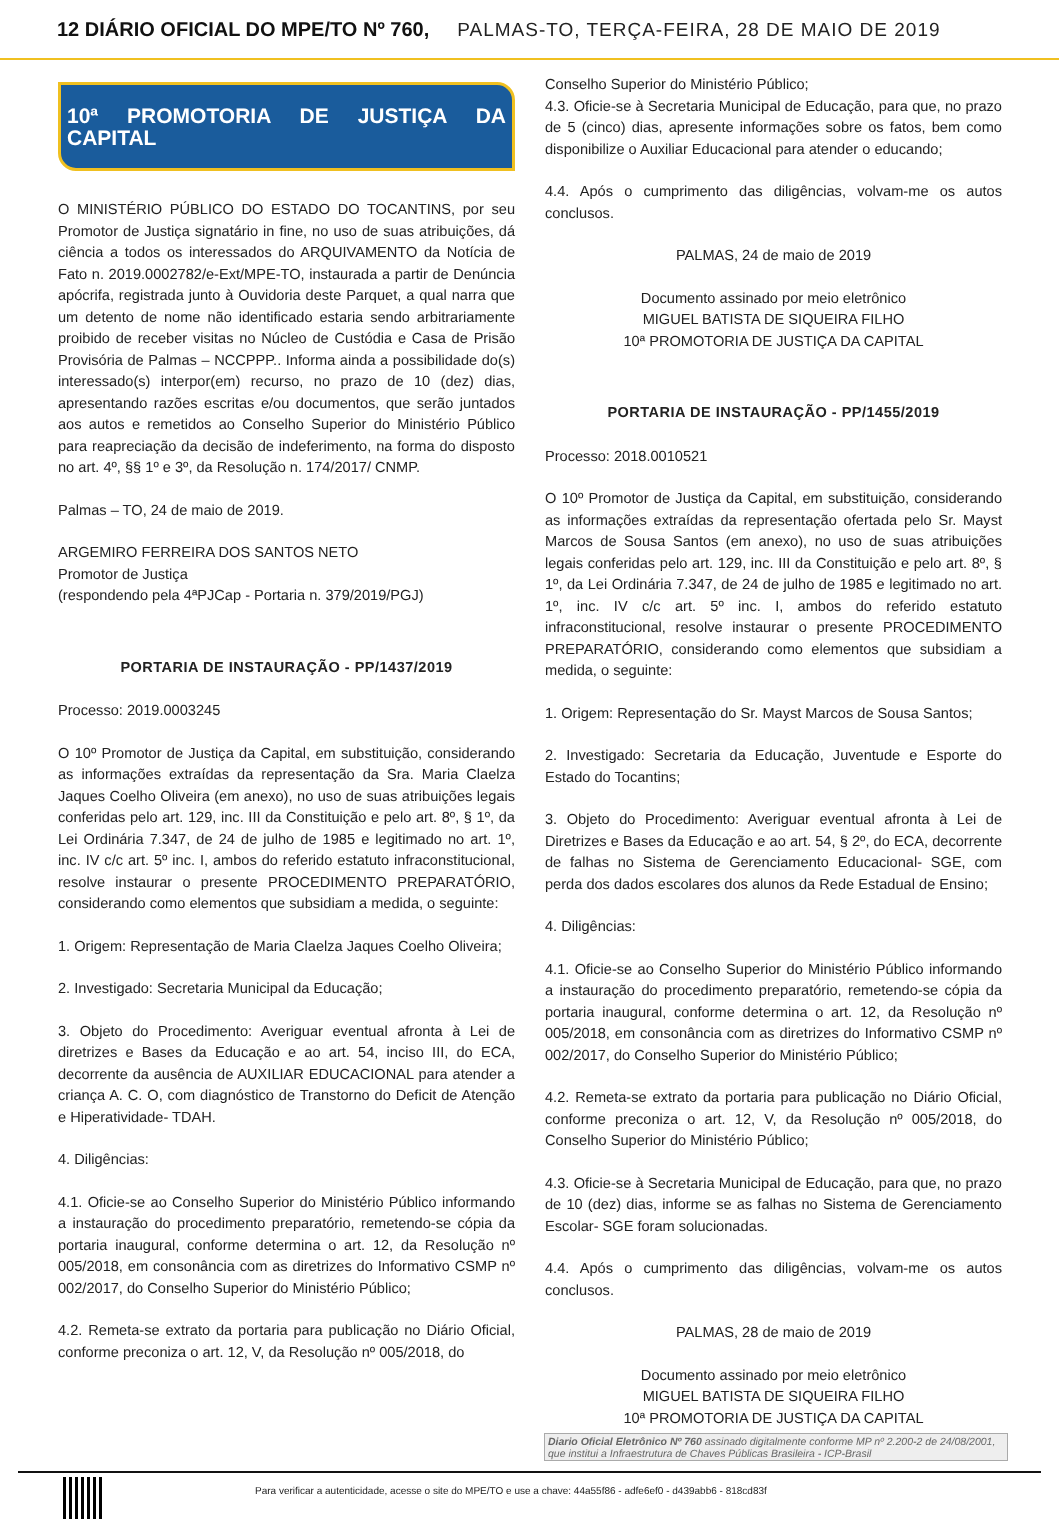12 DIÁRIO OFICIAL DO MPE/TO Nº 760, PALMAS-TO, TERÇA-FEIRA, 28 DE MAIO DE 2019
10ª PROMOTORIA DE JUSTIÇA DA CAPITAL
O MINISTÉRIO PÚBLICO DO ESTADO DO TOCANTINS, por seu Promotor de Justiça signatário in fine, no uso de suas atribuições, dá ciência a todos os interessados do ARQUIVAMENTO da Notícia de Fato n. 2019.0002782/e-Ext/MPE-TO, instaurada a partir de Denúncia apócrifa, registrada junto à Ouvidoria deste Parquet, a qual narra que um detento de nome não identificado estaria sendo arbitrariamente proibido de receber visitas no Núcleo de Custódia e Casa de Prisão Provisória de Palmas – NCCPPP.. Informa ainda a possibilidade do(s) interessado(s) interpor(em) recurso, no prazo de 10 (dez) dias, apresentando razões escritas e/ou documentos, que serão juntados aos autos e remetidos ao Conselho Superior do Ministério Público para reapreciação da decisão de indeferimento, na forma do disposto no art. 4º, §§ 1º e 3º, da Resolução n. 174/2017/ CNMP.
Palmas – TO, 24 de maio de 2019.
ARGEMIRO FERREIRA DOS SANTOS NETO
Promotor de Justiça
(respondendo pela 4ªPJCap - Portaria n. 379/2019/PGJ)
PORTARIA DE INSTAURAÇÃO - PP/1437/2019
Processo: 2019.0003245
O 10º Promotor de Justiça da Capital, em substituição, considerando as informações extraídas da representação da Sra. Maria Claelza Jaques Coelho Oliveira (em anexo), no uso de suas atribuições legais conferidas pelo art. 129, inc. III da Constituição e pelo art. 8º, § 1º, da Lei Ordinária 7.347, de 24 de julho de 1985 e legitimado no art. 1º, inc. IV c/c art. 5º inc. I, ambos do referido estatuto infraconstitucional, resolve instaurar o presente PROCEDIMENTO PREPARATÓRIO, considerando como elementos que subsidiam a medida, o seguinte:
1. Origem: Representação de Maria Claelza Jaques Coelho Oliveira;
2. Investigado: Secretaria Municipal da Educação;
3. Objeto do Procedimento: Averiguar eventual afronta à Lei de diretrizes e Bases da Educação e ao art. 54, inciso III, do ECA, decorrente da ausência de AUXILIAR EDUCACIONAL para atender a criança A. C. O, com diagnóstico de Transtorno do Deficit de Atenção e Hiperatividade- TDAH.
4. Diligências:
4.1. Oficie-se ao Conselho Superior do Ministério Público informando a instauração do procedimento preparatório, remetendo-se cópia da portaria inaugural, conforme determina o art. 12, da Resolução nº 005/2018, em consonância com as diretrizes do Informativo CSMP nº 002/2017, do Conselho Superior do Ministério Público;
4.2. Remeta-se extrato da portaria para publicação no Diário Oficial, conforme preconiza o art. 12, V, da Resolução nº 005/2018, do
Conselho Superior do Ministério Público;
4.3. Oficie-se à Secretaria Municipal de Educação, para que, no prazo de 5 (cinco) dias, apresente informações sobre os fatos, bem como disponibilize o Auxiliar Educacional para atender o educando;
4.4. Após o cumprimento das diligências, volvam-me os autos conclusos.
PALMAS, 24 de maio de 2019
Documento assinado por meio eletrônico
MIGUEL BATISTA DE SIQUEIRA FILHO
10ª PROMOTORIA DE JUSTIÇA DA CAPITAL
PORTARIA DE INSTAURAÇÃO - PP/1455/2019
Processo: 2018.0010521
O 10º Promotor de Justiça da Capital, em substituição, considerando as informações extraídas da representação ofertada pelo Sr. Mayst Marcos de Sousa Santos (em anexo), no uso de suas atribuições legais conferidas pelo art. 129, inc. III da Constituição e pelo art. 8º, § 1º, da Lei Ordinária 7.347, de 24 de julho de 1985 e legitimado no art. 1º, inc. IV c/c art. 5º inc. I, ambos do referido estatuto infraconstitucional, resolve instaurar o presente PROCEDIMENTO PREPARATÓRIO, considerando como elementos que subsidiam a medida, o seguinte:
1. Origem: Representação do Sr. Mayst Marcos de Sousa Santos;
2. Investigado: Secretaria da Educação, Juventude e Esporte do Estado do Tocantins;
3. Objeto do Procedimento: Averiguar eventual afronta à Lei de Diretrizes e Bases da Educação e ao art. 54, § 2º, do ECA, decorrente de falhas no Sistema de Gerenciamento Educacional- SGE, com perda dos dados escolares dos alunos da Rede Estadual de Ensino;
4. Diligências:
4.1. Oficie-se ao Conselho Superior do Ministério Público informando a instauração do procedimento preparatório, remetendo-se cópia da portaria inaugural, conforme determina o art. 12, da Resolução nº 005/2018, em consonância com as diretrizes do Informativo CSMP nº 002/2017, do Conselho Superior do Ministério Público;
4.2. Remeta-se extrato da portaria para publicação no Diário Oficial, conforme preconiza o art. 12, V, da Resolução nº 005/2018, do Conselho Superior do Ministério Público;
4.3. Oficie-se à Secretaria Municipal de Educação, para que, no prazo de 10 (dez) dias, informe se as falhas no Sistema de Gerenciamento Escolar- SGE foram solucionadas.
4.4. Após o cumprimento das diligências, volvam-me os autos conclusos.
PALMAS, 28 de maio de 2019
Documento assinado por meio eletrônico
MIGUEL BATISTA DE SIQUEIRA FILHO
10ª PROMOTORIA DE JUSTIÇA DA CAPITAL
Diario Oficial Eletrônico Nº 760 assinado digitalmente conforme MP nº 2.200-2 de 24/08/2001, que institui a Infraestrutura de Chaves Públicas Brasileira - ICP-Brasil
Para verificar a autenticidade, acesse o site do MPE/TO e use a chave: 44a55f86 - adfe6ef0 - d439abb6 - 818cd83f